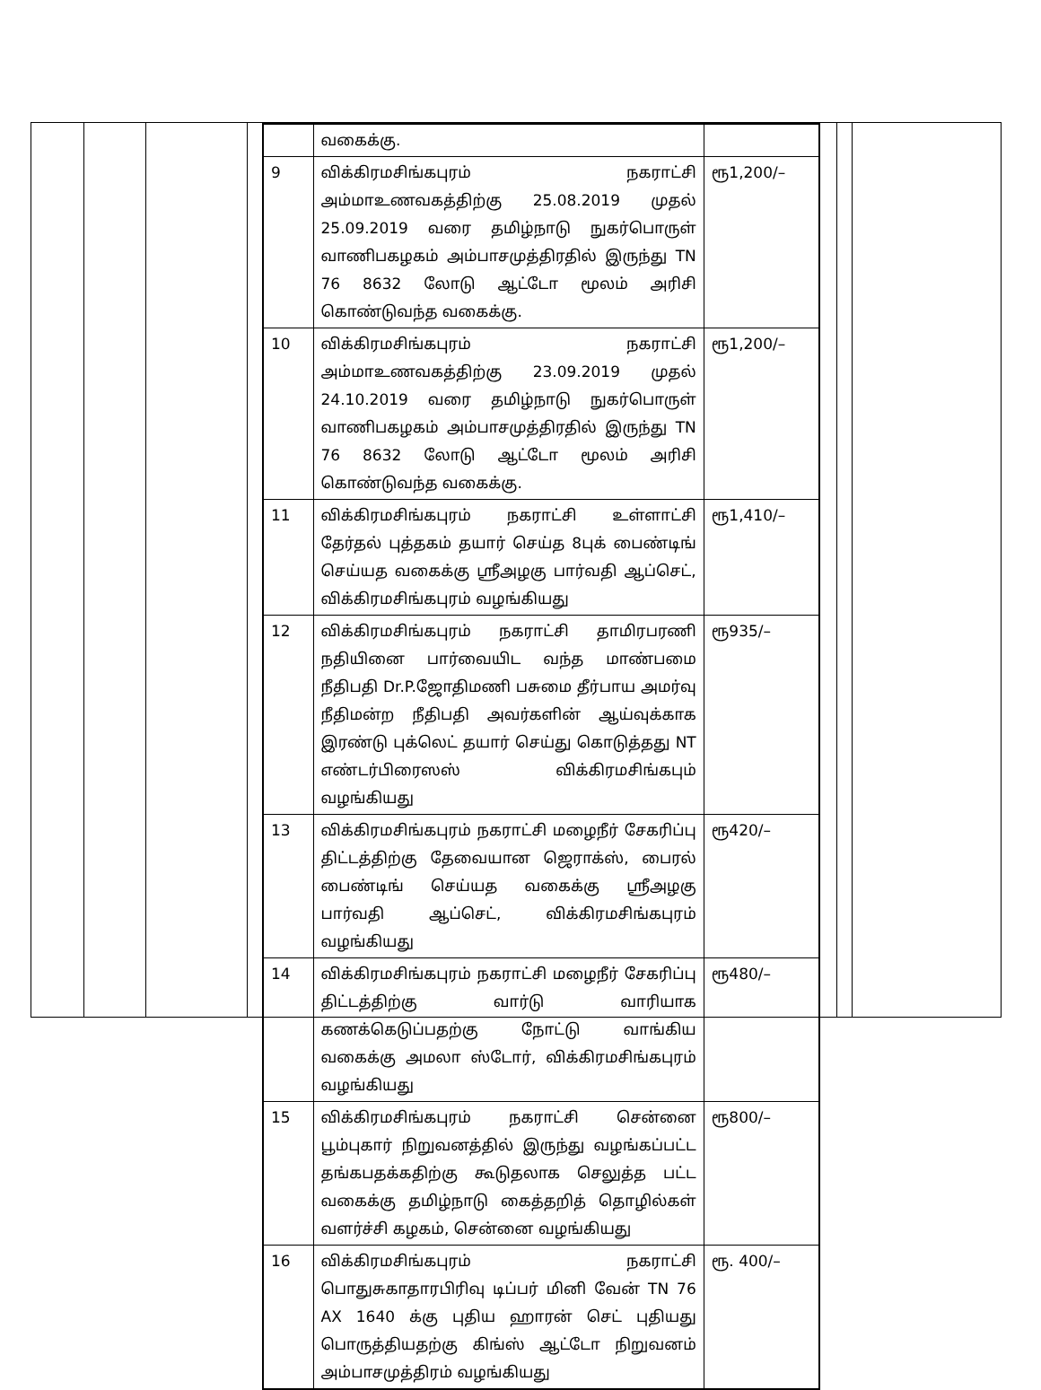| | வகைக்கு. | |
| 9 | விக்கிரமசிங்கபுரம் நகராட்சி அம்மாஉணவகத்திற்கு 25.08.2019 முதல் 25.09.2019 வரை தமிழ்நாடு நுகர்பொருள் வாணிபகழகம் அம்பாசமுத்திரதில் இருந்து TN 76 8632 லோடு ஆட்டோ மூலம் அரிசி கொண்டுவந்த வகைக்கு. | ரூ1,200/– |
| 10 | விக்கிரமசிங்கபுரம் நகராட்சி அம்மாஉணவகத்திற்கு 23.09.2019 முதல் 24.10.2019 வரை தமிழ்நாடு நுகர்பொருள் வாணிபகழகம் அம்பாசமுத்திரதில் இருந்து TN 76 8632 லோடு ஆட்டோ மூலம் அரிசி கொண்டுவந்த வகைக்கு. | ரூ1,200/– |
| 11 | விக்கிரமசிங்கபுரம் நகராட்சி உள்ளாட்சி தேர்தல் புத்தகம் தயார் செய்த 8புக் பைண்டிங் செய்யத வகைக்கு ஸ்ரீஅழகு பார்வதி ஆப்செட், விக்கிரமசிங்கபுரம் வழங்கியது | ரூ1,410/– |
| 12 | விக்கிரமசிங்கபுரம் நகராட்சி தாமிரபரணி நதியினை பார்வையிட வந்த மாண்பமை நீதிபதி Dr.P.ஜோதிமணி பசுமை தீர்பாய அமர்வு நீதிமன்ற நீதிபதி அவர்களின் ஆய்வுக்காக இரண்டு புக்லெட் தயார் செய்து கொடுத்தது NT எண்டர்பிரைஸஸ் விக்கிரமசிங்கபும் வழங்கியது | ரூ935/– |
| 13 | விக்கிரமசிங்கபுரம் நகராட்சி மழைநீர் சேகரிப்பு திட்டத்திற்கு தேவையான ஜெராக்ஸ், பைரல் பைண்டிங் செய்யத வகைக்கு ஸ்ரீஅழகு பார்வதி ஆப்செட், விக்கிரமசிங்கபுரம் வழங்கியது | ரூ420/– |
| 14 | விக்கிரமசிங்கபுரம் நகராட்சி மழைநீர் சேகரிப்பு திட்டத்திற்கு வார்டு வாரியாக கணக்கெடுப்பதற்கு நோட்டு வாங்கிய வகைக்கு அமலா ஸ்டோர், விக்கிரமசிங்கபுரம் வழங்கியது | ரூ480/– |
| 15 | விக்கிரமசிங்கபுரம் நகராட்சி சென்னை பூம்புகார் நிறுவனத்தில் இருந்து வழங்கப்பட்ட தங்கபதக்கதிற்கு கூடுதலாக செலுத்த பட்ட வகைக்கு தமிழ்நாடு கைத்தறித் தொழில்கள் வளர்ச்சி கழகம், சென்னை வழங்கியது | ரூ800/– |
| 16 | விக்கிரமசிங்கபுரம் நகராட்சி பொதுசுகாதாரபிரிவு டிப்பர் மினி வேன் TN 76 AX 1640 க்கு புதிய ஹாரன் செட் புதியது பொருத்தியதற்கு கிங்ஸ் ஆட்டோ நிறுவனம் அம்பாசமுத்திரம் வழங்கியது | ரூ. 400/– |